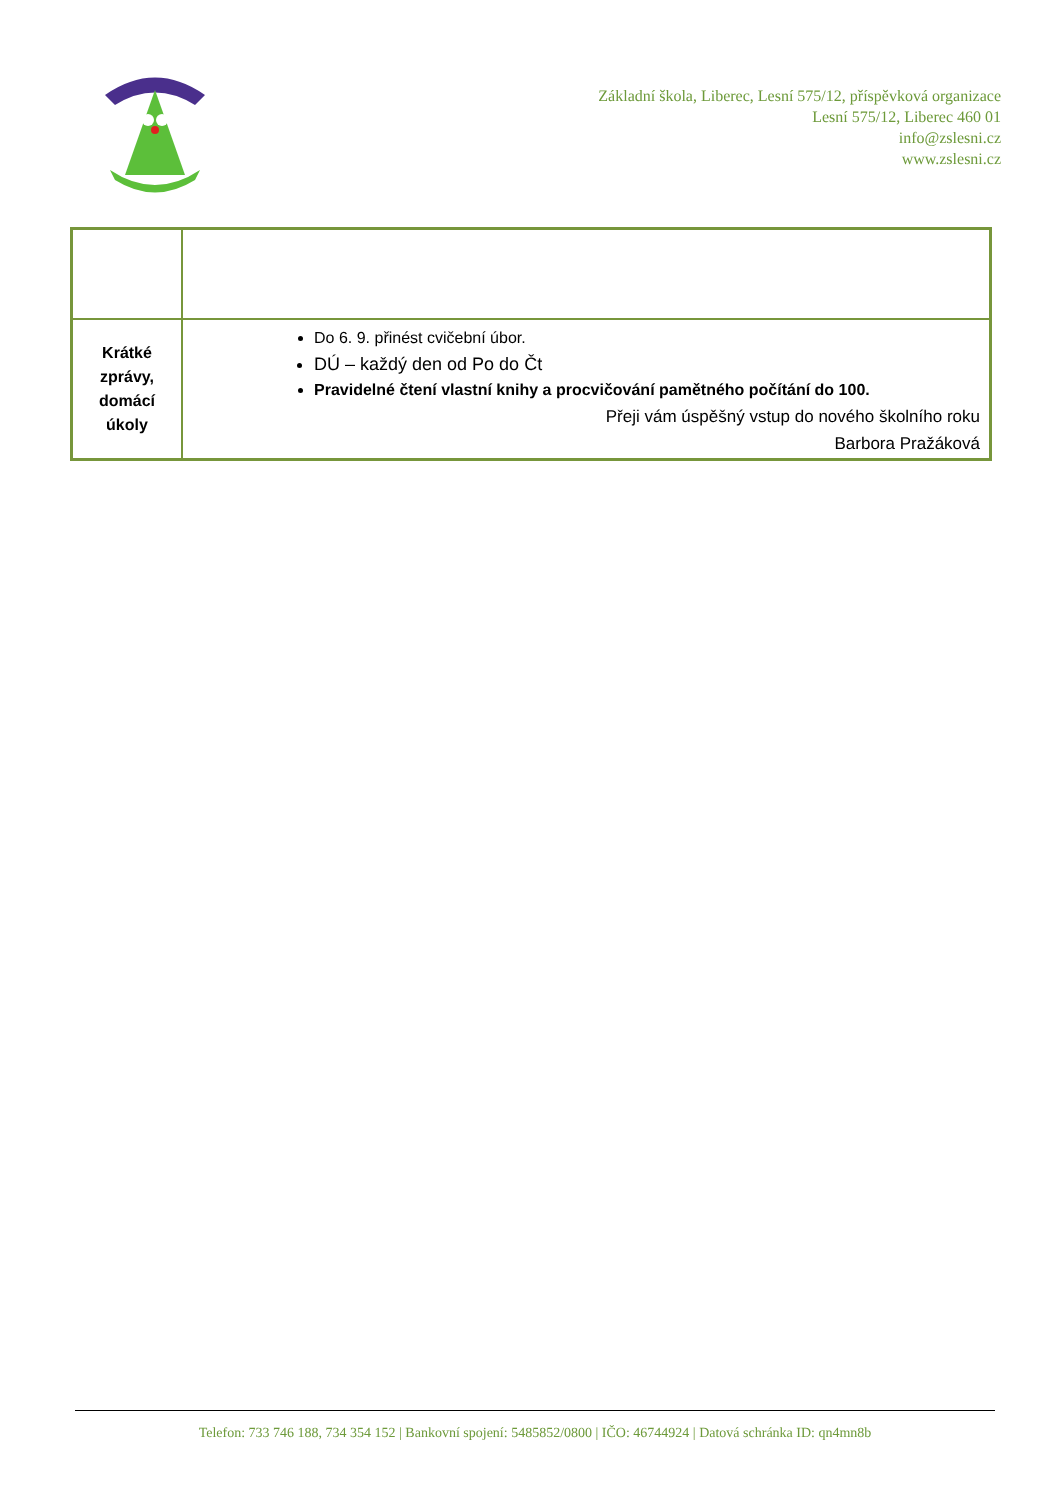Základní škola, Liberec, Lesní 575/12, příspěvková organizace
Lesní 575/12, Liberec 460 01
info@zslesni.cz
www.zslesni.cz
| Krátké zprávy, domácí úkoly | Do 6. 9. přinést cvičební úbor. DÚ – každý den od Po do Čt Pravidelné čtení vlastní knihy a procvičování pamětného počítání do 100. Přeji vám úspěšný vstup do nového školního roku Barbora Pražáková |
Telefon: 733 746 188, 734 354 152 | Bankovní spojení: 5485852/0800 | IČO: 46744924 | Datová schránka ID: qn4mn8b